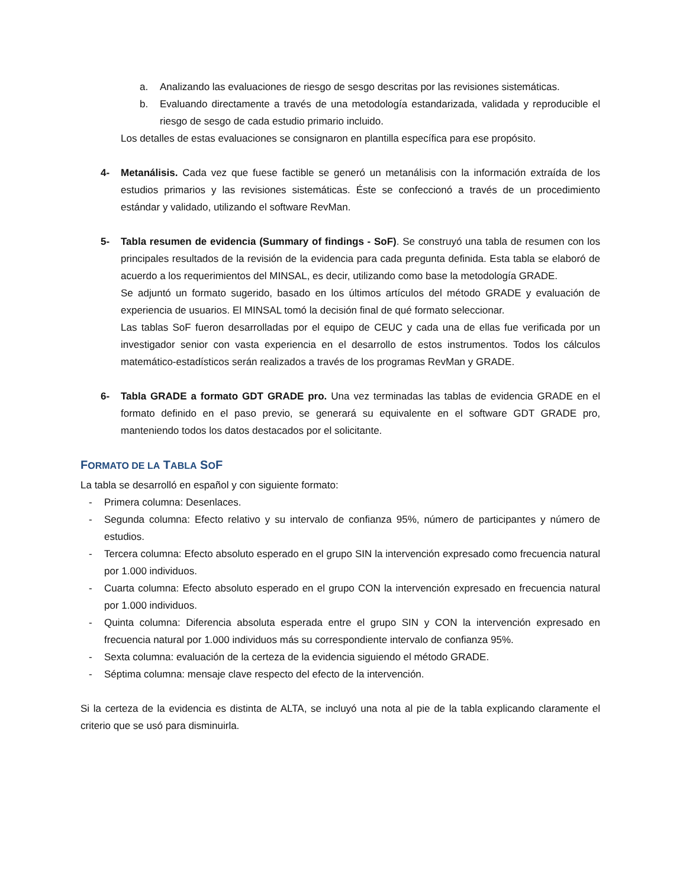a. Analizando las evaluaciones de riesgo de sesgo descritas por las revisiones sistemáticas.
b. Evaluando directamente a través de una metodología estandarizada, validada y reproducible el riesgo de sesgo de cada estudio primario incluido.
Los detalles de estas evaluaciones se consignaron en plantilla específica para ese propósito.
4- Metanálisis. Cada vez que fuese factible se generó un metanálisis con la información extraída de los estudios primarios y las revisiones sistemáticas. Éste se confeccionó a través de un procedimiento estándar y validado, utilizando el software RevMan.
5- Tabla resumen de evidencia (Summary of findings - SoF). Se construyó una tabla de resumen con los principales resultados de la revisión de la evidencia para cada pregunta definida. Esta tabla se elaboró de acuerdo a los requerimientos del MINSAL, es decir, utilizando como base la metodología GRADE.
Se adjuntó un formato sugerido, basado en los últimos artículos del método GRADE y evaluación de experiencia de usuarios. El MINSAL tomó la decisión final de qué formato seleccionar.
Las tablas SoF fueron desarrolladas por el equipo de CEUC y cada una de ellas fue verificada por un investigador senior con vasta experiencia en el desarrollo de estos instrumentos. Todos los cálculos matemático-estadísticos serán realizados a través de los programas RevMan y GRADE.
6- Tabla GRADE a formato GDT GRADE pro. Una vez terminadas las tablas de evidencia GRADE en el formato definido en el paso previo, se generará su equivalente en el software GDT GRADE pro, manteniendo todos los datos destacados por el solicitante.
FORMATO DE LA TABLA SOF
La tabla se desarrolló en español y con siguiente formato:
- Primera columna: Desenlaces.
- Segunda columna: Efecto relativo y su intervalo de confianza 95%, número de participantes y número de estudios.
- Tercera columna: Efecto absoluto esperado en el grupo SIN la intervención expresado como frecuencia natural por 1.000 individuos.
- Cuarta columna: Efecto absoluto esperado en el grupo CON la intervención expresado en frecuencia natural por 1.000 individuos.
- Quinta columna: Diferencia absoluta esperada entre el grupo SIN y CON la intervención expresado en frecuencia natural por 1.000 individuos más su correspondiente intervalo de confianza 95%.
- Sexta columna: evaluación de la certeza de la evidencia siguiendo el método GRADE.
- Séptima columna: mensaje clave respecto del efecto de la intervención.
Si la certeza de la evidencia es distinta de ALTA, se incluyó una nota al pie de la tabla explicando claramente el criterio que se usó para disminuirla.